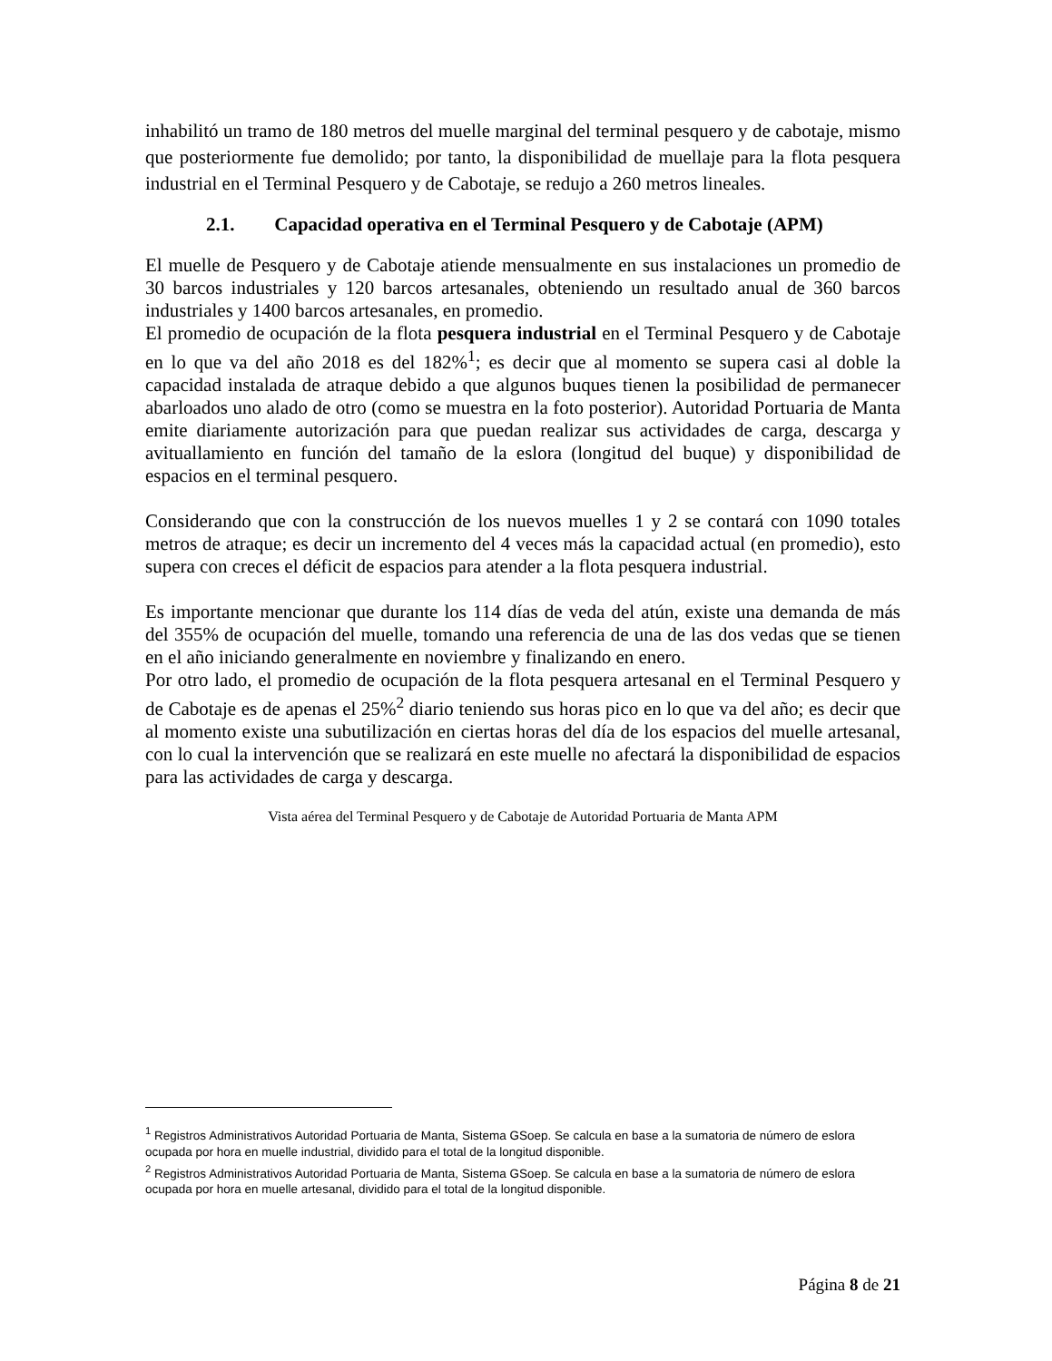inhabilitó un tramo de 180 metros del muelle marginal del terminal pesquero y de cabotaje, mismo que posteriormente fue demolido; por tanto, la disponibilidad de muellaje para la flota pesquera industrial en el Terminal Pesquero y de Cabotaje, se redujo a 260 metros lineales.
2.1. Capacidad operativa en el Terminal Pesquero y de Cabotaje (APM)
El muelle de Pesquero y de Cabotaje atiende mensualmente en sus instalaciones un promedio de 30 barcos industriales y 120 barcos artesanales, obteniendo un resultado anual de 360 barcos industriales y 1400 barcos artesanales, en promedio.
El promedio de ocupación de la flota pesquera industrial en el Terminal Pesquero y de Cabotaje en lo que va del año 2018 es del 182%<sup>1</sup>; es decir que al momento se supera casi al doble la capacidad instalada de atraque debido a que algunos buques tienen la posibilidad de permanecer abarloados uno alado de otro (como se muestra en la foto posterior). Autoridad Portuaria de Manta emite diariamente autorización para que puedan realizar sus actividades de carga, descarga y avituallamiento en función del tamaño de la eslora (longitud del buque) y disponibilidad de espacios en el terminal pesquero.
Considerando que con la construcción de los nuevos muelles 1 y 2 se contará con 1090 totales metros de atraque; es decir un incremento del 4 veces más la capacidad actual (en promedio), esto supera con creces el déficit de espacios para atender a la flota pesquera industrial.
Es importante mencionar que durante los 114 días de veda del atún, existe una demanda de más del 355% de ocupación del muelle, tomando una referencia de una de las dos vedas que se tienen en el año iniciando generalmente en noviembre y finalizando en enero.
Por otro lado, el promedio de ocupación de la flota pesquera artesanal en el Terminal Pesquero y de Cabotaje es de apenas el 25%<sup>2</sup> diario teniendo sus horas pico en lo que va del año; es decir que al momento existe una subutilización en ciertas horas del día de los espacios del muelle artesanal, con lo cual la intervención que se realizará en este muelle no afectará la disponibilidad de espacios para las actividades de carga y descarga.
Vista aérea del Terminal Pesquero y de Cabotaje de Autoridad Portuaria de Manta APM
<sup>1</sup> Registros Administrativos Autoridad Portuaria de Manta, Sistema GSoep. Se calcula en base a la sumatoria de número de eslora ocupada por hora en muelle industrial, dividido para el total de la longitud disponible.
<sup>2</sup> Registros Administrativos Autoridad Portuaria de Manta, Sistema GSoep. Se calcula en base a la sumatoria de número de eslora ocupada por hora en muelle artesanal, dividido para el total de la longitud disponible.
Página 8 de 21